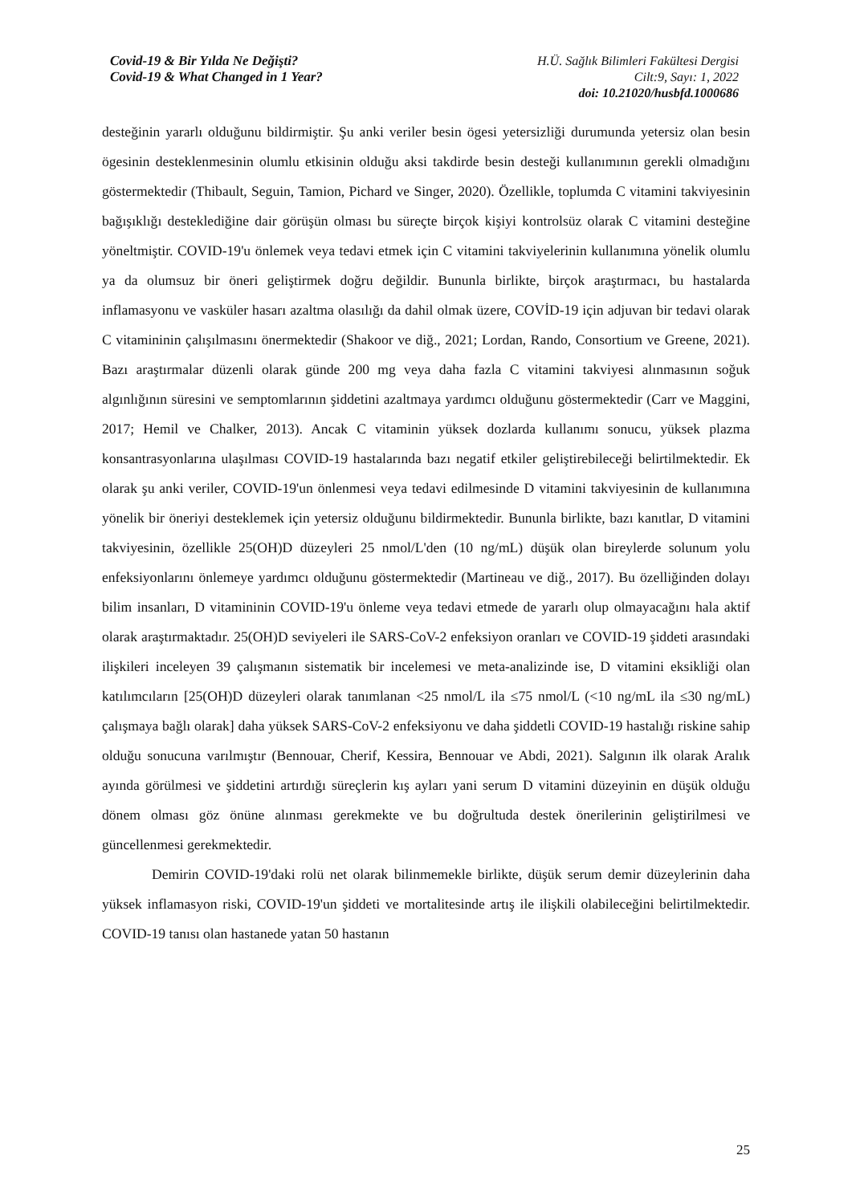Covid-19 & Bir Yılda Ne Değişti?
Covid-19 & What Changed in 1 Year?
H.Ü. Sağlık Bilimleri Fakültesi Dergisi
Cilt:9, Sayı: 1, 2022
doi: 10.21020/husbfd.1000686
desteğinin yararlı olduğunu bildirmiştir. Şu anki veriler besin ögesi yetersizliği durumunda yetersiz olan besin ögesinin desteklenmesinin olumlu etkisinin olduğu aksi takdirde besin desteği kullanımının gerekli olmadığını göstermektedir (Thibault, Seguin, Tamion, Pichard ve Singer, 2020). Özellikle, toplumda C vitamini takviyesinin bağışıklığı desteklediğine dair görüşün olması bu süreçte birçok kişiyi kontrolsüz olarak C vitamini desteğine yöneltmiştir. COVID-19'u önlemek veya tedavi etmek için C vitamini takviyelerinin kullanımına yönelik olumlu ya da olumsuz bir öneri geliştirmek doğru değildir. Bununla birlikte, birçok araştırmacı, bu hastalarda inflamasyonu ve vasküler hasarı azaltma olasılığı da dahil olmak üzere, COVİD-19 için adjuvan bir tedavi olarak C vitamininin çalışılmasını önermektedir (Shakoor ve diğ., 2021; Lordan, Rando, Consortium ve Greene, 2021). Bazı araştırmalar düzenli olarak günde 200 mg veya daha fazla C vitamini takviyesi alınmasının soğuk algınlığının süresini ve semptomlarının şiddetini azaltmaya yardımcı olduğunu göstermektedir (Carr ve Maggini, 2017; Hemil ve Chalker, 2013). Ancak C vitaminin yüksek dozlarda kullanımı sonucu, yüksek plazma konsantrasyonlarına ulaşılması COVID-19 hastalarında bazı negatif etkiler geliştirebileceği belirtilmektedir. Ek olarak şu anki veriler, COVID-19'un önlenmesi veya tedavi edilmesinde D vitamini takviyesinin de kullanımına yönelik bir öneriyi desteklemek için yetersiz olduğunu bildirmektedir. Bununla birlikte, bazı kanıtlar, D vitamini takviyesinin, özellikle 25(OH)D düzeyleri 25 nmol/L'den (10 ng/mL) düşük olan bireylerde solunum yolu enfeksiyonlarını önlemeye yardımcı olduğunu göstermektedir (Martineau ve diğ., 2017). Bu özelliğinden dolayı bilim insanları, D vitamininin COVID-19'u önleme veya tedavi etmede de yararlı olup olmayacağını hala aktif olarak araştırmaktadır. 25(OH)D seviyeleri ile SARS-CoV-2 enfeksiyon oranları ve COVID-19 şiddeti arasındaki ilişkileri inceleyen 39 çalışmanın sistematik bir incelemesi ve meta-analizinde ise, D vitamini eksikliği olan katılımcıların [25(OH)D düzeyleri olarak tanımlanan <25 nmol/L ila ≤75 nmol/L (<10 ng/mL ila ≤30 ng/mL) çalışmaya bağlı olarak] daha yüksek SARS-CoV-2 enfeksiyonu ve daha şiddetli COVID-19 hastalığı riskine sahip olduğu sonucuna varılmıştır (Bennouar, Cherif, Kessira, Bennouar ve Abdi, 2021). Salgının ilk olarak Aralık ayında görülmesi ve şiddetini artırdığı süreçlerin kış ayları yani serum D vitamini düzeyinin en düşük olduğu dönem olması göz önüne alınması gerekmekte ve bu doğrultuda destek önerilerinin geliştirilmesi ve güncellenmesi gerekmektedir.
Demirin COVID-19'daki rolü net olarak bilinmemekle birlikte, düşük serum demir düzeylerinin daha yüksek inflamasyon riski, COVID-19'un şiddeti ve mortalitesinde artış ile ilişkili olabileceğini belirtilmektedir. COVID-19 tanısı olan hastanede yatan 50 hastanın
25